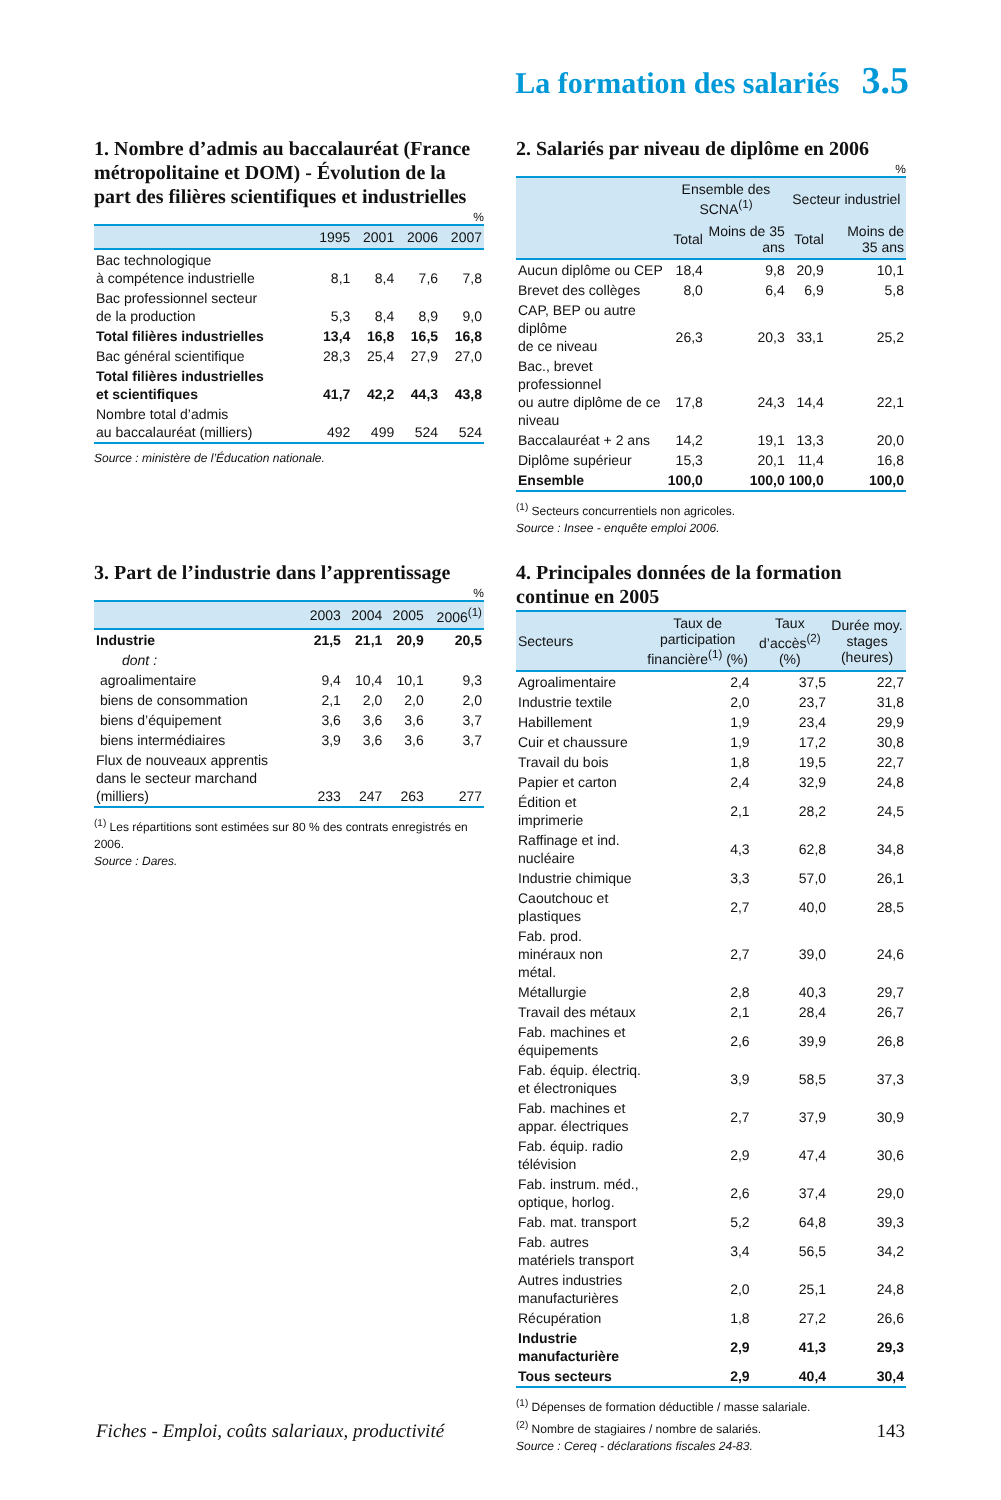La formation des salariés 3.5
1. Nombre d’admis au baccalauréat (France métropolitaine et DOM) - Évolution de la part des filières scientifiques et industrielles
%
| | 1995 | 2001 | 2006 | 2007 |
| --- | --- | --- | --- | --- |
| Bac technologique à compétence industrielle | 8,1 | 8,4 | 7,6 | 7,8 |
| Bac professionnel secteur de la production | 5,3 | 8,4 | 8,9 | 9,0 |
| Total filières industrielles | 13,4 | 16,8 | 16,5 | 16,8 |
| Bac général scientifique | 28,3 | 25,4 | 27,9 | 27,0 |
| Total filières industrielles et scientifiques | 41,7 | 42,2 | 44,3 | 43,8 |
| Nombre total d’admis au baccalauréat (milliers) | 492 | 499 | 524 | 524 |
Source : ministère de l’Éducation nationale.
2. Salariés par niveau de diplôme en 2006
%
| | Ensemble des SCNA<sup>(1)</sup> | | Secteur industriel | |
| --- | --- | --- | --- | --- |
| | Total | Moins de 35 ans | Total | Moins de 35 ans |
| Aucun diplôme ou CEP | 18,4 | 9,8 | 20,9 | 10,1 |
| Brevet des collèges | 8,0 | 6,4 | 6,9 | 5,8 |
| CAP, BEP ou autre diplôme de ce niveau | 26,3 | 20,3 | 33,1 | 25,2 |
| Bac., brevet professionnel ou autre diplôme de ce niveau | 17,8 | 24,3 | 14,4 | 22,1 |
| Baccalauréat + 2 ans | 14,2 | 19,1 | 13,3 | 20,0 |
| Diplôme supérieur | 15,3 | 20,1 | 11,4 | 16,8 |
| Ensemble | 100,0 | 100,0 | 100,0 | 100,0 |
<sup>(1)</sup> Secteurs concurrentiels non agricoles.
Source : Insee - enquête emploi 2006.
3. Part de l’industrie dans l’apprentissage
%
| | 2003 | 2004 | 2005 | 2006<sup>(1)</sup> |
| --- | --- | --- | --- | --- |
| Industrie | 21,5 | 21,1 | 20,9 | 20,5 |
| dont : | | | | |
| agroalimentaire | 9,4 | 10,4 | 10,1 | 9,3 |
| biens de consommation | 2,1 | 2,0 | 2,0 | 2,0 |
| biens d’équipement | 3,6 | 3,6 | 3,6 | 3,7 |
| biens intermédiaires | 3,9 | 3,6 | 3,6 | 3,7 |
| Flux de nouveaux apprentis dans le secteur marchand (milliers) | 233 | 247 | 263 | 277 |
<sup>(1)</sup> Les répartitions sont estimées sur 80 % des contrats enregistrés en 2006.
Source : Dares.
4. Principales données de la formation continue en 2005
| Secteurs | Taux de participation financière<sup>(1)</sup> (%) | Taux d’accès<sup>(2)</sup> (%) | Durée moy. stages (heures) |
| --- | --- | --- | --- |
| Agroalimentaire | 2,4 | 37,5 | 22,7 |
| Industrie textile | 2,0 | 23,7 | 31,8 |
| Habillement | 1,9 | 23,4 | 29,9 |
| Cuir et chaussure | 1,9 | 17,2 | 30,8 |
| Travail du bois | 1,8 | 19,5 | 22,7 |
| Papier et carton | 2,4 | 32,9 | 24,8 |
| Édition et imprimerie | 2,1 | 28,2 | 24,5 |
| Raffinage et ind. nucléaire | 4,3 | 62,8 | 34,8 |
| Industrie chimique | 3,3 | 57,0 | 26,1 |
| Caoutchouc et plastiques | 2,7 | 40,0 | 28,5 |
| Fab. prod. minéraux non métal. | 2,7 | 39,0 | 24,6 |
| Métallurgie | 2,8 | 40,3 | 29,7 |
| Travail des métaux | 2,1 | 28,4 | 26,7 |
| Fab. machines et équipements | 2,6 | 39,9 | 26,8 |
| Fab. équip. électriq. et électroniques | 3,9 | 58,5 | 37,3 |
| Fab. machines et appar. électriques | 2,7 | 37,9 | 30,9 |
| Fab. équip. radio télévision | 2,9 | 47,4 | 30,6 |
| Fab. instrum. méd., optique, horlog. | 2,6 | 37,4 | 29,0 |
| Fab. mat. transport | 5,2 | 64,8 | 39,3 |
| Fab. autres matériels transport | 3,4 | 56,5 | 34,2 |
| Autres industries manufacturières | 2,0 | 25,1 | 24,8 |
| Récupération | 1,8 | 27,2 | 26,6 |
| Industrie manufacturière | 2,9 | 41,3 | 29,3 |
| Tous secteurs | 2,9 | 40,4 | 30,4 |
<sup>(1)</sup> Dépenses de formation déductible / masse salariale.
<sup>(2)</sup> Nombre de stagiaires / nombre de salariés.
Source : Cereq - déclarations fiscales 24-83.
Fiches - Emploi, coûts salariaux, productivité 143